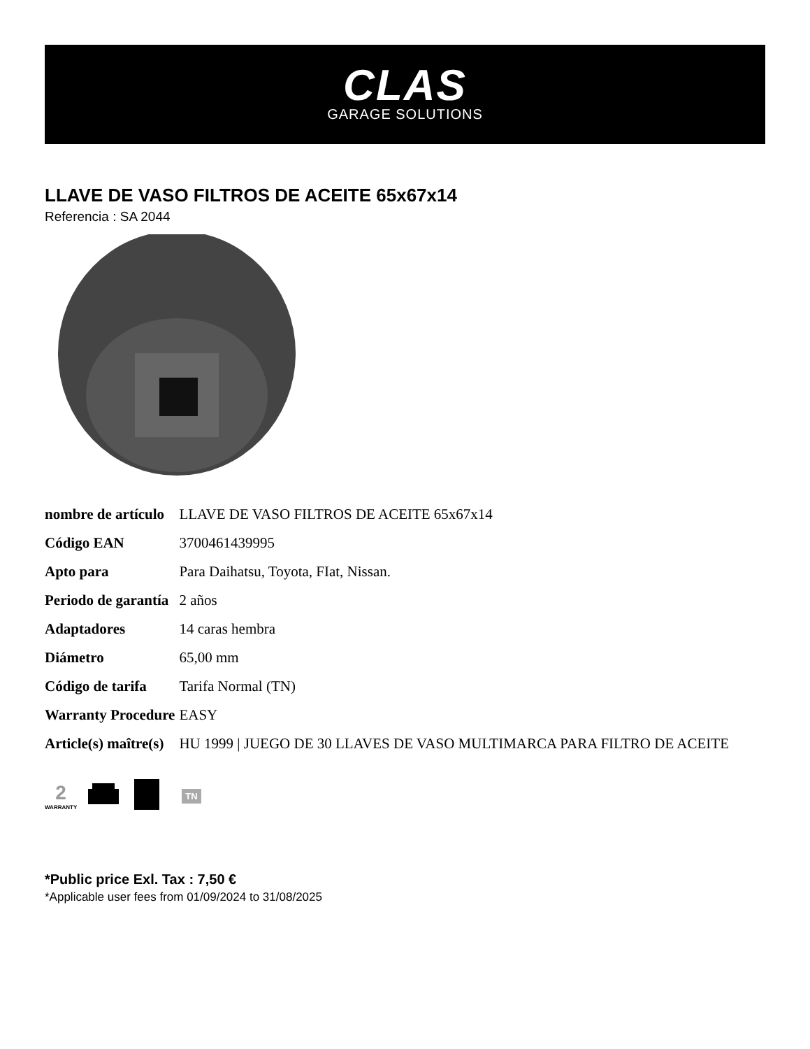CLAS
GARAGE SOLUTIONS
LLAVE DE VASO FILTROS DE ACEITE 65x67x14
Referencia : SA 2044
| nombre de artículo | LLAVE DE VASO FILTROS DE ACEITE 65x67x14 |
| Código EAN | 3700461439995 |
| Apto para | Para Daihatsu, Toyota, FIat, Nissan. |
| Periodo de garantía | 2 años |
| Adaptadores | 14 caras hembra |
| Diámetro | 65,00 mm |
| Código de tarifa | Tarifa Normal (TN) |
| Warranty Procedure | EASY |
| Article(s) maître(s) | HU 1999 / JUEGO DE 30 LLAVES DE VASO MULTIMARCA PARA FILTRO DE ACEITE |
2
WARRANTY
TN
*Public price Exl. Tax : 7,50 €
*Applicable user fees from 01/09/2024 to 31/08/2025